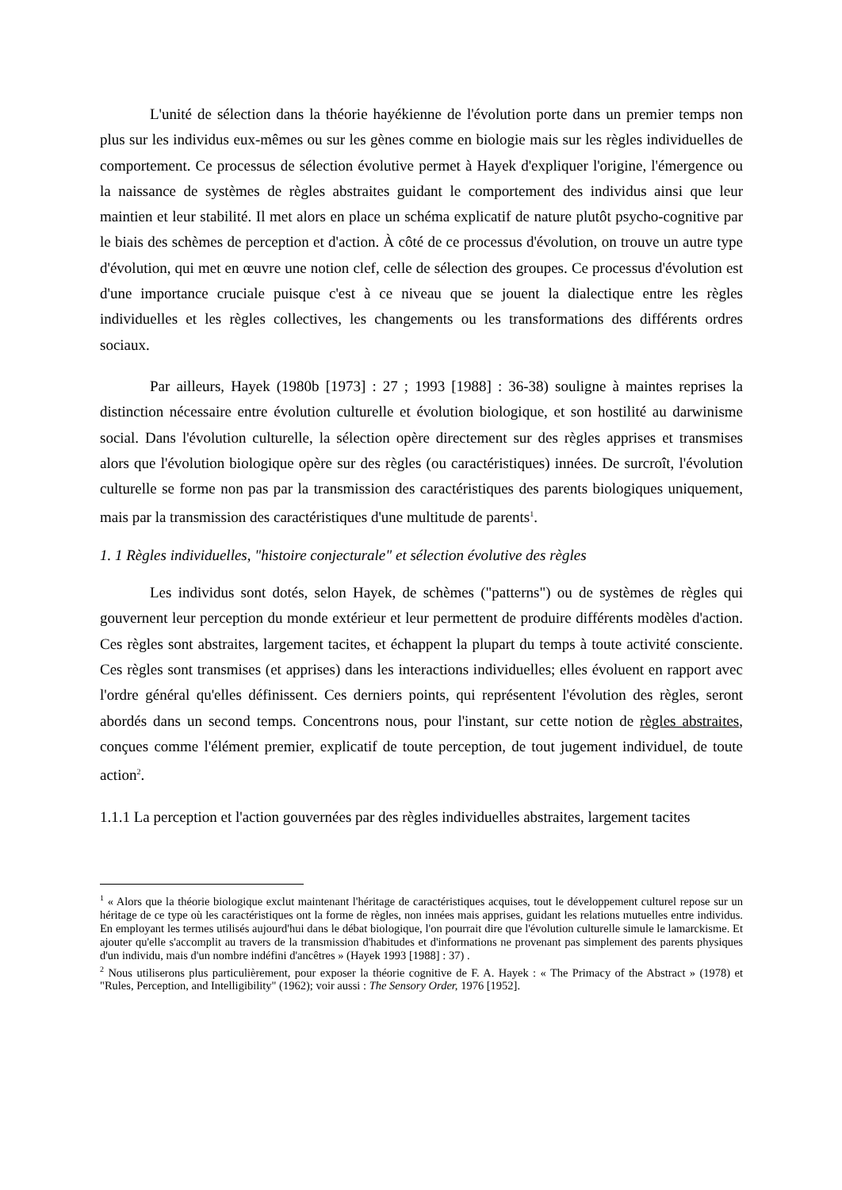L'unité de sélection dans la théorie hayékienne de l'évolution porte dans un premier temps non plus sur les individus eux-mêmes ou sur les gènes comme en biologie mais sur les règles individuelles de comportement. Ce processus de sélection évolutive permet à Hayek d'expliquer l'origine, l'émergence ou la naissance de systèmes de règles abstraites guidant le comportement des individus ainsi que leur maintien et leur stabilité. Il met alors en place un schéma explicatif de nature plutôt psycho-cognitive par le biais des schèmes de perception et d'action. À côté de ce processus d'évolution, on trouve un autre type d'évolution, qui met en œuvre une notion clef, celle de sélection des groupes. Ce processus d'évolution est d'une importance cruciale puisque c'est à ce niveau que se jouent la dialectique entre les règles individuelles et les règles collectives, les changements ou les transformations des différents ordres sociaux.
Par ailleurs, Hayek (1980b [1973] : 27 ; 1993 [1988] : 36-38) souligne à maintes reprises la distinction nécessaire entre évolution culturelle et évolution biologique, et son hostilité au darwinisme social. Dans l'évolution culturelle, la sélection opère directement sur des règles apprises et transmises alors que l'évolution biologique opère sur des règles (ou caractéristiques) innées. De surcroît, l'évolution culturelle se forme non pas par la transmission des caractéristiques des parents biologiques uniquement, mais par la transmission des caractéristiques d'une multitude de parents<sup>1</sup>.
1. 1 Règles individuelles, "histoire conjecturale" et sélection évolutive des règles
Les individus sont dotés, selon Hayek, de schèmes ("patterns") ou de systèmes de règles qui gouvernent leur perception du monde extérieur et leur permettent de produire différents modèles d'action. Ces règles sont abstraites, largement tacites, et échappent la plupart du temps à toute activité consciente. Ces règles sont transmises (et apprises) dans les interactions individuelles; elles évoluent en rapport avec l'ordre général qu'elles définissent. Ces derniers points, qui représentent l'évolution des règles, seront abordés dans un second temps. Concentrons nous, pour l'instant, sur cette notion de règles abstraites, conçues comme l'élément premier, explicatif de toute perception, de tout jugement individuel, de toute action<sup>2</sup>.
1.1.1 La perception et l'action gouvernées par des règles individuelles abstraites, largement tacites
<sup>1</sup> « Alors que la théorie biologique exclut maintenant l'héritage de caractéristiques acquises, tout le développement culturel repose sur un héritage de ce type où les caractéristiques ont la forme de règles, non innées mais apprises, guidant les relations mutuelles entre individus. En employant les termes utilisés aujourd'hui dans le débat biologique, l'on pourrait dire que l'évolution culturelle simule le lamarckisme. Et ajouter qu'elle s'accomplit au travers de la transmission d'habitudes et d'informations ne provenant pas simplement des parents physiques d'un individu, mais d'un nombre indéfini d'ancêtres » (Hayek 1993 [1988] : 37) .
<sup>2</sup> Nous utiliserons plus particulièrement, pour exposer la théorie cognitive de F. A. Hayek : « The Primacy of the Abstract » (1978) et "Rules, Perception, and Intelligibility" (1962); voir aussi : The Sensory Order, 1976 [1952].